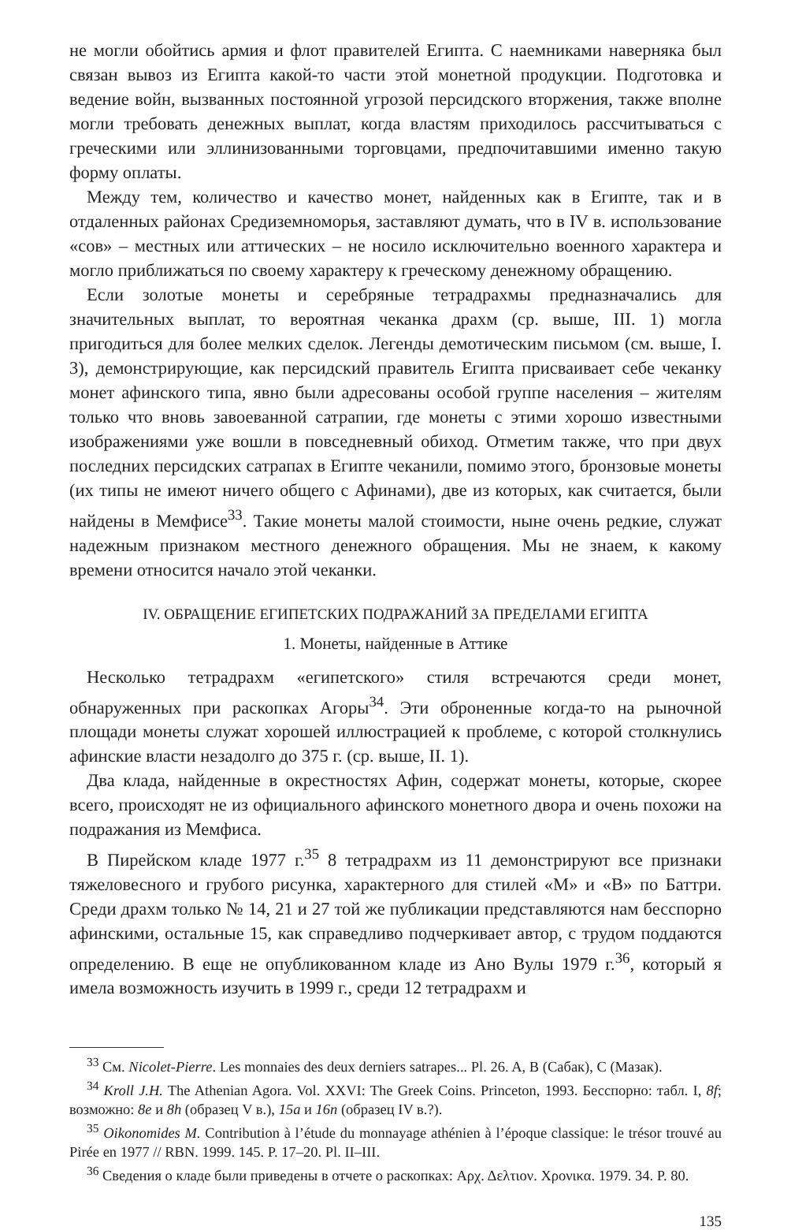не могли обойтись армия и флот правителей Египта. С наемниками наверняка был связан вывоз из Египта какой-то части этой монетной продукции. Подготовка и ведение войн, вызванных постоянной угрозой персидского вторжения, также вполне могли требовать денежных выплат, когда властям приходилось рассчитываться с греческими или эллинизованными торговцами, предпочитавшими именно такую форму оплаты.
Между тем, количество и качество монет, найденных как в Египте, так и в отдаленных районах Средиземноморья, заставляют думать, что в IV в. использование «сов» – местных или аттических – не носило исключительно военного характера и могло приближаться по своему характеру к греческому денежному обращению.
Если золотые монеты и серебряные тетрадрахмы предназначались для значительных выплат, то вероятная чеканка драхм (ср. выше, III. 1) могла пригодиться для более мелких сделок. Легенды демотическим письмом (см. выше, I. 3), демонстрирующие, как персидский правитель Египта присваивает себе чеканку монет афинского типа, явно были адресованы особой группе населения – жителям только что вновь завоеванной сатрапии, где монеты с этими хорошо известными изображениями уже вошли в повседневный обиход. Отметим также, что при двух последних персидских сатрапах в Египте чеканили, помимо этого, бронзовые монеты (их типы не имеют ничего общего с Афинами), две из которых, как считается, были найдены в Мемфисе<sup>33</sup>. Такие монеты малой стоимости, ныне очень редкие, служат надежным признаком местного денежного обращения. Мы не знаем, к какому времени относится начало этой чеканки.
IV. ОБРАЩЕНИЕ ЕГИПЕТСКИХ ПОДРАЖАНИЙ ЗА ПРЕДЕЛАМИ ЕГИПТА
1. Монеты, найденные в Аттике
Несколько тетрадрахм «египетского» стиля встречаются среди монет, обнаруженных при раскопках Агоры<sup>34</sup>. Эти оброненные когда-то на рыночной площади монеты служат хорошей иллюстрацией к проблеме, с которой столкнулись афинские власти незадолго до 375 г. (ср. выше, II. 1).
Два клада, найденные в окрестностях Афин, содержат монеты, которые, скорее всего, происходят не из официального афинского монетного двора и очень похожи на подражания из Мемфиса.
В Пирейском кладе 1977 г.<sup>35</sup> 8 тетрадрахм из 11 демонстрируют все признаки тяжеловесного и грубого рисунка, характерного для стилей «М» и «В» по Баттри. Среди драхм только № 14, 21 и 27 той же публикации представляются нам бесспорно афинскими, остальные 15, как справедливо подчеркивает автор, с трудом поддаются определению. В еще не опубликованном кладе из Ано Вулы 1979 г.<sup>36</sup>, который я имела возможность изучить в 1999 г., среди 12 тетрадрахм и
<sup>33</sup> См. Nicolet-Pierre. Les monnaies des deux derniers satrapes... Pl. 26. A, B (Сабак), C (Мазак).
<sup>34</sup> Kroll J.H. The Athenian Agora. Vol. XXVI: The Greek Coins. Princeton, 1993. Бесспорно: табл. I, 8f; возможно: 8e и 8h (образец V в.), 15a и 16n (образец IV в.?).
<sup>35</sup> Oikonomides M. Contribution à l’étude du monnayage athénien à l’époque classique: le trésor trouvé au Pirée en 1977 // RBN. 1999. 145. P. 17–20. Pl. II–III.
<sup>36</sup> Сведения о кладе были приведены в отчете о раскопках: Αρχ. Δελτιον. Χρονικα. 1979. 34. P. 80.
135